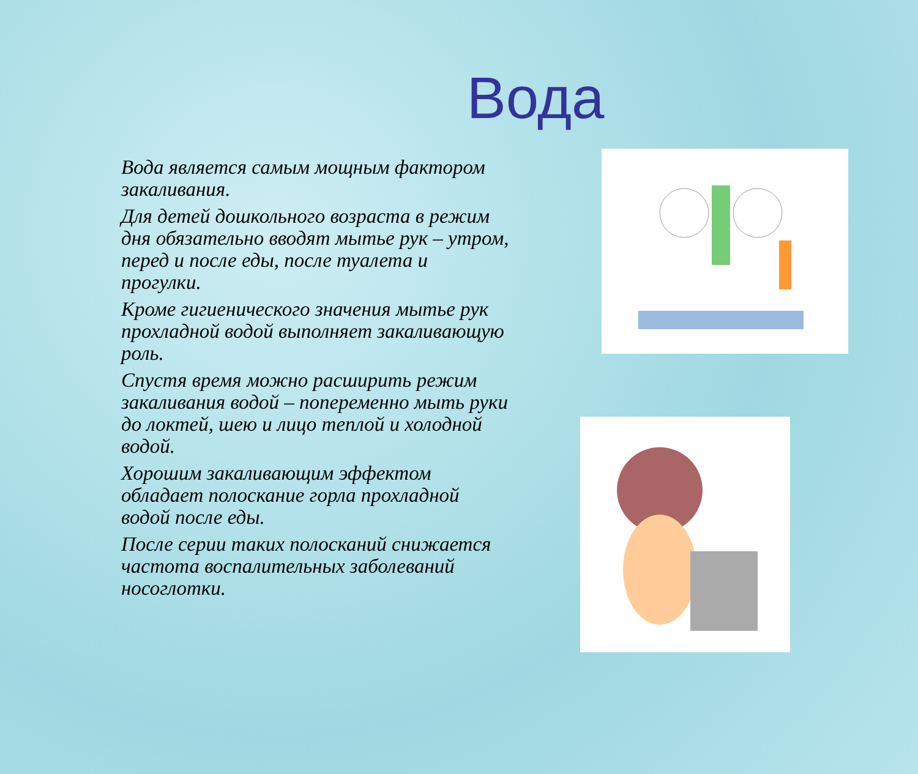Вода
Вода является самым мощным фактором закаливания.
Для детей дошкольного возраста в режим дня обязательно вводят мытье рук – утром, перед и после еды, после туалета и прогулки.
Кроме гигиенического значения мытье рук прохладной водой выполняет закаливающую роль.
Спустя время можно расширить режим закаливания водой – попеременно мыть руки до локтей, шею и лицо теплой и холодной водой.
Хорошим закаливающим эффектом обладает полоскание горла прохладной водой после еды.
После серии таких полосканий снижается частота воспалительных заболеваний носоглотки.